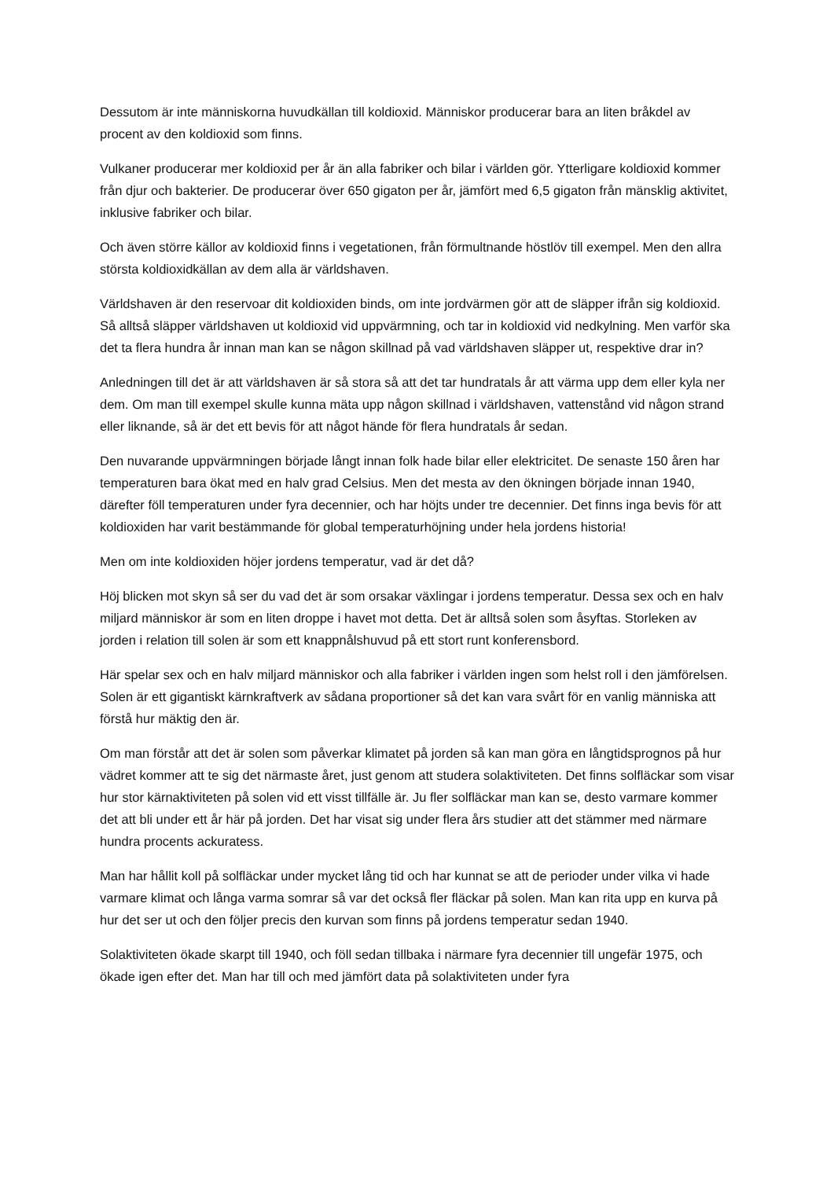Dessutom är inte människorna huvudkällan till koldioxid. Människor producerar bara an liten bråkdel av procent av den koldioxid som finns.
Vulkaner producerar mer koldioxid per år än alla fabriker och bilar i världen gör. Ytterligare koldioxid kommer från djur och bakterier. De producerar över 650 gigaton per år, jämfört med 6,5 gigaton från mänsklig aktivitet, inklusive fabriker och bilar.
Och även större källor av koldioxid finns i vegetationen, från förmultnande höstlöv till exempel. Men den allra största koldioxidkällan av dem alla är världshaven.
Världshaven är den reservoar dit koldioxiden binds, om inte jordvärmen gör att de släpper ifrån sig koldioxid. Så alltså släpper världshaven ut koldioxid vid uppvärmning, och tar in koldioxid vid nedkylning. Men varför ska det ta flera hundra år innan man kan se någon skillnad på vad världshaven släpper ut, respektive drar in?
Anledningen till det är att världshaven är så stora så att det tar hundratals år att värma upp dem eller kyla ner dem. Om man till exempel skulle kunna mäta upp någon skillnad i världshaven, vattenstånd vid någon strand eller liknande, så är det ett bevis för att något hände för flera hundratals år sedan.
Den nuvarande uppvärmningen började långt innan folk hade bilar eller elektricitet. De senaste 150 åren har temperaturen bara ökat med en halv grad Celsius. Men det mesta av den ökningen började innan 1940, därefter föll temperaturen under fyra decennier, och har höjts under tre decennier. Det finns inga bevis för att koldioxiden har varit bestämmande för global temperaturhöjning under hela jordens historia!
Men om inte koldioxiden höjer jordens temperatur, vad är det då?
Höj blicken mot skyn så ser du vad det är som orsakar växlingar i jordens temperatur. Dessa sex och en halv miljard människor är som en liten droppe i havet mot detta. Det är alltså solen som åsyftas. Storleken av jorden i relation till solen är som ett knappnålshuvud på ett stort runt konferensbord.
Här spelar sex och en halv miljard människor och alla fabriker i världen ingen som helst roll i den jämförelsen. Solen är ett gigantiskt kärnkraftverk av sådana proportioner så det kan vara svårt för en vanlig människa att förstå hur mäktig den är.
Om man förstår att det är solen som påverkar klimatet på jorden så kan man göra en långtidsprognos på hur vädret kommer att te sig det närmaste året, just genom att studera solaktiviteten. Det finns solfläckar som visar hur stor kärnaktiviteten på solen vid ett visst tillfälle är. Ju fler solfläckar man kan se, desto varmare kommer det att bli under ett år här på jorden. Det har visat sig under flera års studier att det stämmer med närmare hundra procents ackuratess.
Man har hållit koll på solfläckar under mycket lång tid och har kunnat se att de perioder under vilka vi hade varmare klimat och långa varma somrar så var det också fler fläckar på solen. Man kan rita upp en kurva på hur det ser ut och den följer precis den kurvan som finns på jordens temperatur sedan 1940.
Solaktiviteten ökade skarpt till 1940, och föll sedan tillbaka i närmare fyra decennier till ungefär 1975, och ökade igen efter det. Man har till och med jämfört data på solaktiviteten under fyra